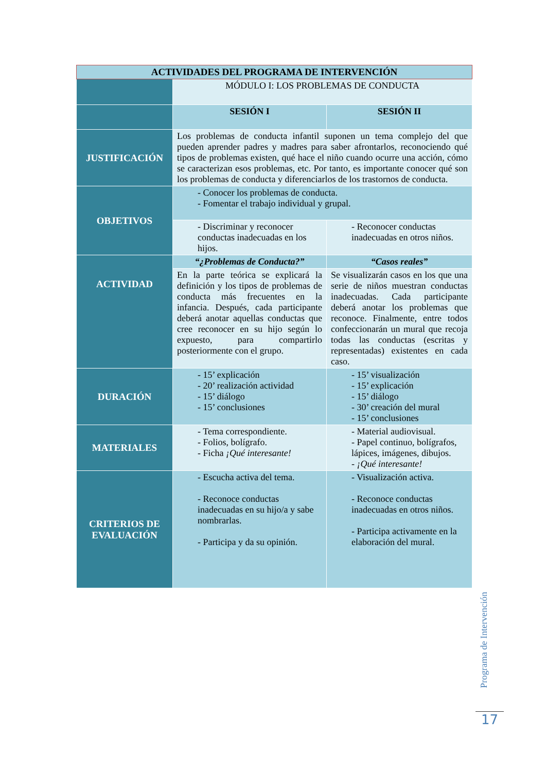| ACTIVIDADES DEL PROGRAMA DE INTERVENCIÓN | | |
| --- | --- | --- |
| | MÓDULO I: LOS PROBLEMAS DE CONDUCTA | |
| | SESIÓN I | SESIÓN II |
| JUSTIFICACIÓN | Los problemas de conducta infantil suponen un tema complejo del que pueden aprender padres y madres para saber afrontarlos, reconociendo qué tipos de problemas existen, qué hace el niño cuando ocurre una acción, cómo se caracterizan esos problemas, etc. Por tanto, es importante conocer qué son los problemas de conducta y diferenciarlos de los trastornos de conducta. | |
| OBJETIVOS | - Conocer los problemas de conducta. - Fomentar el trabajo individual y grupal. | |
| | - Discriminar y reconocer conductas inadecuadas en los hijos. | - Reconocer conductas inadecuadas en otros niños. |
| ACTIVIDAD | “¿Problemas de Conducta?” | “Casos reales” |
| | En la parte teórica se explicará la definición y los tipos de problemas de conducta más frecuentes en la infancia. Después, cada participante deberá anotar aquellas conductas que cree reconocer en su hijo según lo expuesto, para compartirlo posteriormente con el grupo. | Se visualizarán casos en los que una serie de niños muestran conductas inadecuadas. Cada participante deberá anotar los problemas que reconoce. Finalmente, entre todos confeccionarán un mural que recoja todas las conductas (escritas y representadas) existentes en cada caso. |
| DURACIÓN | - 15’ explicación - 20’ realización actividad - 15’ diálogo - 15’ conclusiones | - 15’ visualización - 15’ explicación - 15’ diálogo - 30’ creación del mural - 15’ conclusiones |
| MATERIALES | - Tema correspondiente. - Folios, bolígrafo. - Ficha ¡Qué interesante! | - Material audiovisual. - Papel continuo, bolígrafos, lápices, imágenes, dibujos. - ¡Qué interesante! |
| CRITERIOS DE EVALUACIÓN | - Escucha activa del tema. - Reconoce conductas inadecuadas en su hijo/a y sabe nombrarlas. - Participa y da su opinión. | - Visualización activa. - Reconoce conductas inadecuadas en otros niños. - Participa activamente en la elaboración del mural. |
Programa de Intervención
17